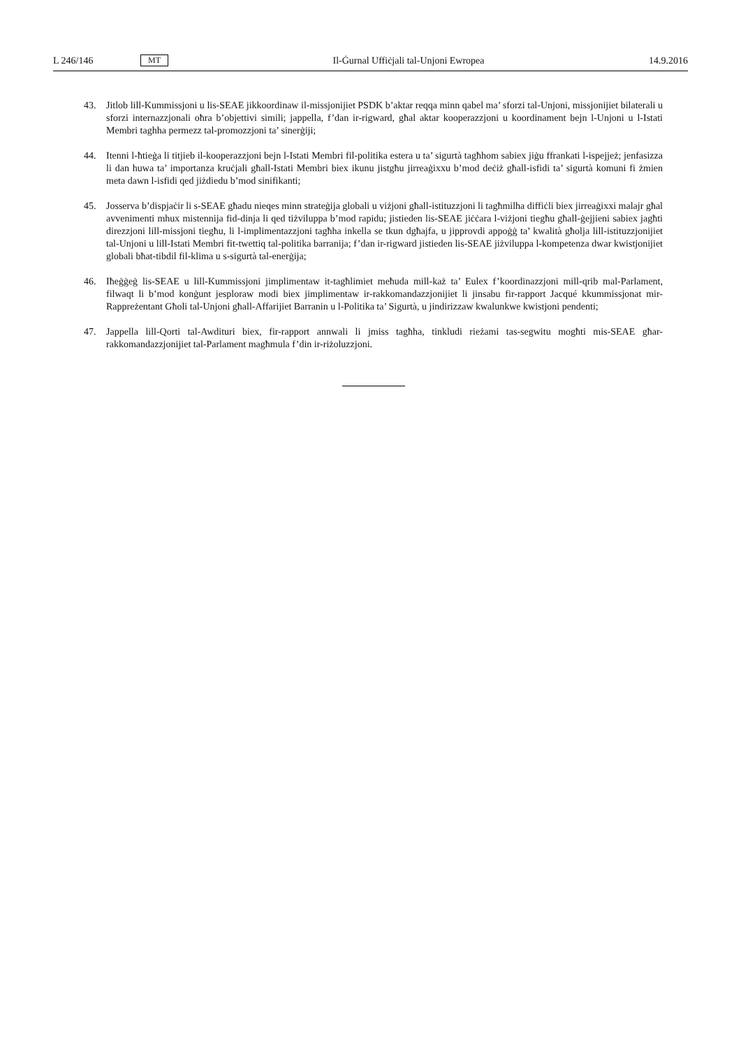L 246/146 MT Il-Ġurnal Uffiċjali tal-Unjoni Ewropea 14.9.2016
43. Jitlob lill-Kummissjoni u lis-SEAE jikkoordinaw il-missjonijiet PSDK b’aktar reqqa minn qabel ma’ sforzi tal-Unjoni, missjonijiet bilaterali u sforzi internazzjonali oħra b’objettivi simili; jappella, f’dan ir-rigward, għal aktar kooperazzjoni u koordinament bejn l-Unjoni u l-Istati Membri taghha permezz tal-promozzjoni ta’ sinerġiji;
44. Itenni l-ħtieġa li titjieb il-kooperazzjoni bejn l-Istati Membri fil-politika estera u ta’ sigurtà tagħhom sabiex jiġu ffrankati l-ispejjeż; jenfasizza li dan huwa ta’ importanza kruċjali għall-Istati Membri biex ikunu jistgħu jirreaġixxu b’mod deċiż għall-isfidi ta’ sigurtà komuni fi żmien meta dawn l-isfidi qed jiżdiedu b’mod sinifikanti;
45. Josserva b’dispjaċir li s-SEAE għadu nieqes minn strateġija globali u viżjoni għall-istituzzjoni li tagħmilha diffiċli biex jirreaġixxi malajr għal avvenimenti mhux mistennija fid-dinja li qed tiżviluppa b’mod rapidu; jistieden lis-SEAE jiċċara l-viżjoni tiegħu għall-ġejjieni sabiex jagħti direzzjoni lill-missjoni tiegħu, li l-implimentazzjoni tagħha inkella se tkun dgħajfa, u jipprovdi appoġġ ta’ kwalità għolja lill-istituzzjonijiet tal-Unjoni u lill-Istati Membri fit-twettiq tal-politika barranija; f’dan ir-rigward jistieden lis-SEAE jiżviluppa l-kompetenza dwar kwistjonijiet globali bħat-tibdil fil-klima u s-sigurtà tal-enerġija;
46. Iħeġġeġ lis-SEAE u lill-Kummissjoni jimplimentaw it-tagħlimiet meħuda mill-każ ta’ Eulex f’koordinazzjoni mill-qrib mal-Parlament, filwaqt li b’mod konġunt jesploraw modi biex jimplimentaw ir-rakkomandazzjonijiet li jinsabu fir-rapport Jacqué kkummissjonat mir-Rappreżentant Għoli tal-Unjoni għall-Affarijiet Barranin u l-Politika ta’ Sigurtà, u jindirizzaw kwalunkwe kwistjoni pendenti;
47. Jappella lill-Qorti tal-Awdituri biex, fir-rapport annwali li jmiss tagħha, tinkludi rieżami tas-segwitu mogħti mis-SEAE għar-rakkomandazzjonijiet tal-Parlament magħmula f’din ir-riżoluzzjoni.